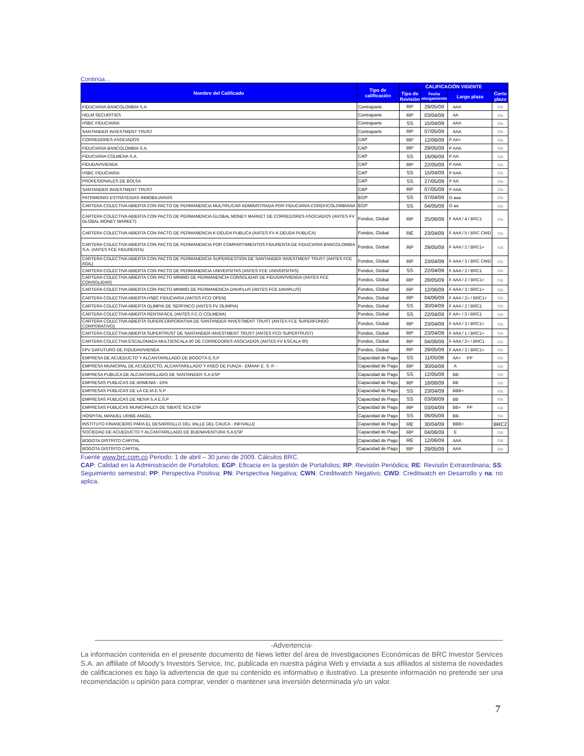Continúa...
| Nombre del Calificado | Tipo de calificación | CALIFICACIÓN VIGENTE | | | |
| --- | --- | --- | --- | --- | --- |
| | | Tipo de Revisión | Fecha otorgamiento | Largo plazo | Corto plazo |
| FIDUCIARIA BANCOLOMBIA S.A. | Contraparte | RP | 29/05/09 | AAA | na |
| HELM SECURITIES | Contraparte | RP | 03/04/09 | AA | na |
| HSBC FIDUCIARIA | Contraparte | SS | 15/04/09 | AAA | na |
| SANTANDER INVESTMENT TRUST | Contraparte | RP | 07/05/09 | AAA | na |
| CORREDORES ASOCIADOS | CAP | RP | 12/06/09 | P AA+ | na |
| FIDUCIARIA BANCOLOMBIA S.A. | CAP | RP | 29/05/09 | P AAA | na |
| FIDUCIARIA COLMENA S.A. | CAP | SS | 16/06/09 | P AA | na |
| FIDUDAVIVIENDA | CAP | RP | 22/05/09 | P AAA | na |
| HSBC FIDUCIARIA | CAP | SS | 15/04/09 | P AAA | na |
| PROFESIONALES DE BOLSA | CAP | SS | 27/05/09 | P AA | na |
| SANTANDER INVESTMENT TRUST | CAP | RP | 07/05/09 | P AAA | na |
| PATRIMONIO ESTRATEGIAS INMOBILIARIAS | EGP | SS | 07/04/09 | G aaa | na |
| CARTERA COLECTIVA ABIERTA CON PACTO DE PERMANENCIA MULTIPLICAR ADMINISTRADA POR FIDUCIARIA COREFICOLOMBIANA | EGP | SS | 04/05/09 | G aa | na |
| CARTERA COLECTIVA ABIERTA CON PACTO DE PERMANENCIA GLOBAL MONEY MARKET DE CORREDORES ASOCIADOS (ANTES FV GLOBAL MONEY MARKET) | Fondos, Global | RP | 25/06/09 | F AAA / 4 / BRC1 | na |
| CARTERA COLECTIVA ABIERTA CON PACTO DE PERMANENCIA K-DEUDA PUBLICA (ANTES FV K-DEUDA PUBLICA) | Fondos, Global | RE | 23/04/09 | F AAA / 5 / BRC CWD | na |
| CARTERA COLECTIVA ABIERTA CON PACTO DE PERMANENCIA POR COMPARTIMIENTOS FIDURENTA DE FIDUCIARIA BANCOLOMBIA S.A. (ANTES FCE FIDURENTA) | Fondos, Global | RP | 29/05/09 | F AAA / 2 / BRC1+ | na |
| CARTERA COLECTIVA ABIERTA CON PACTO DE PERMANENCIA SUPERGESTION DE SANTANDER INVESTMENT TRUST (ANTES FCE AGIL) | Fondos, Global | RP | 23/04/09 | F AAA / 3 / BRC CWD | na |
| CARTERA COLECTIVA ABIERTA CON PACTO DE PERMANENCIA UNIVERSITAS (ANTES FCE UNIVERSITAS) | Fondos, Global | SS | 22/04/09 | F AAA / 2 / BRC1 | na |
| CARTERA COLECTIVA ABIERTA CON PACTO MINIMO DE PERMANENCIA CONSOLIDAR DE FIDUDAVIVIENDA (ANTES FCE CONSOLIDAR) | Fondos, Global | RP | 28/05/09 | F AAA / 2 / BRC1+ | na |
| CARTERA COLECTIVA ABIERTA CON PACTO MINIMO DE PERMANENCIA DAVIPLUS (ANTES FCE DAVIPLUS) | Fondos, Global | RP | 12/06/09 | F AAA / 3 / BRC1+ | na |
| CARTERA COLECTIVA ABIERTA HSBC FIDUCIARIA (ANTES FCO OPEN) | Fondos, Global | RP | 04/06/09 | F AAA / 2+ / BRC1+ | na |
| CARTERA COLECTIVA ABIERTA OLIMPIA DE SERFINCO (ANTES FV OLIMPIA) | Fondos, Global | SS | 30/04/09 | F AAA / 2 / BRC1 | na |
| CARTERA COLECTIVA ABIERTA RENTAFÁCIL (ANTES F.C.O COLMENA) | Fondos, Global | SS | 22/04/09 | F AA+ / 3 / BRC1 | na |
| CARTERA COLECTIVA ABIERTA SUPERCORPORATIVA DE SANTANDER INVESTMENT TRUST (ANTES FCE SUPERFONDO CORPORATIVO) | Fondos, Global | RP | 23/04/09 | F AAA / 3 / BRC1+ | na |
| CARTERA COLECTIVA ABIERTA SUPERTRUST DE SANTANDER INVESTMENT TRUST (ANTES FCO SUPERTRUST) | Fondos, Global | RP | 23/04/09 | F AAA / 1 / BRC1+ | na |
| CARTERA COLECTIVA ESCALONADA MULTIESCALA 60 DE CORREDORES ASOCIADOS (ANTES FV ESCALA 60) | Fondos, Global | RP | 04/06/09 | F AAA / 2+ / BRC1 | na |
| FPV DAFUTURO DE FIDUDAVIVIENDA | Fondos, Global | RP | 29/05/09 | F AAA / 3 / BRC1+ | na |
| EMPRESA DE ACUEDUCTO Y ALCANTARILLADO DE BOGOTÁ E.S.P | Capacidad de Pago | SS | 11/05/09 | AA+ PP | na |
| EMPRESA MUNICIPAL DE ACUEDUCTO, ALCANTARILLADO Y ASEO DE FUNZA - EMAAF E. S. P. - | Capacidad de Pago | RP | 30/04/09 | A | na |
| EMPRESA PUBLICA DE ALCANTARILLADO DE SANTANDER S.A ESP | Capacidad de Pago | SS | 12/05/09 | BB- | na |
| EMPRESAS PUBLICAS DE ARMENIA - EPA | Capacidad de Pago | RP | 18/06/09 | BB | na |
| EMPRESAS PÚBLICAS DE LA CEJA E.S.P | Capacidad de Pago | SS | 23/04/09 | BBB+ | na |
| EMPRESAS PÚBLICAS DE NEIVA S.A E.S.P | Capacidad de Pago | SS | 03/06/09 | BB | na |
| EMPRESAS PÚBLICAS MUNICIPALES DE SIBATÉ SCA ESP | Capacidad de Pago | RP | 03/04/09 | BB+ PP | na |
| HOSPITAL MANUEL URIBE ANGEL | Capacidad de Pago | SS | 06/05/09 | BB- | na |
| INSTITUTO FINANCIERO PARA EL DESARROLLO DEL VALLE DEL CAUCA - INFIVALLE | Capacidad de Pago | RE | 30/04/09 | BBB+ | BRC2 |
| SOCIEDAD DE ACUEDUCTO Y ALCANTARILLADO DE BUENAVENTURA S.A ESP | Capacidad de Pago | RP | 04/06/09 | E | na |
| BOGOTA DISTRITO CAPITAL | Capacidad de Pago | RE | 12/06/09 | AAA | na |
| BOGOTA DISTRITO CAPITAL | Capacidad de Pago | RP | 29/05/09 | AAA | na |
Fuente www.brc.com.co Periodo: 1 de abril – 30 junio de 2009. Cálculos BRC.
CAP: Calidad en la Administración de Portafolios; EGP: Eficacia en la gestión de Portafolios; RP: Revisión Periódica; RE: Revisión Extraordinaria; SS: Seguimiento semestral; PP: Perspectiva Positiva; PN: Perspectiva Negativa; CWN: Creditwatch Negativo; CWD: Creditwatch en Desarrollo y na: no aplica.
-Advertencia-
La información contenida en el presente documento de News letter del área de Investigaciones Económicas de BRC Investor Services S.A. an affiliate of Moody’s Investors Service, Inc, publicada en nuestra página Web y enviada a sus afiliados al sistema de novedades de calificaciones es bajo la advertencia de que su contenido es informativo e ilustrativo. La presente información no pretende ser una recomendación u opinión para comprar, vender o mantener una inversión determinada y/o un valor.
7